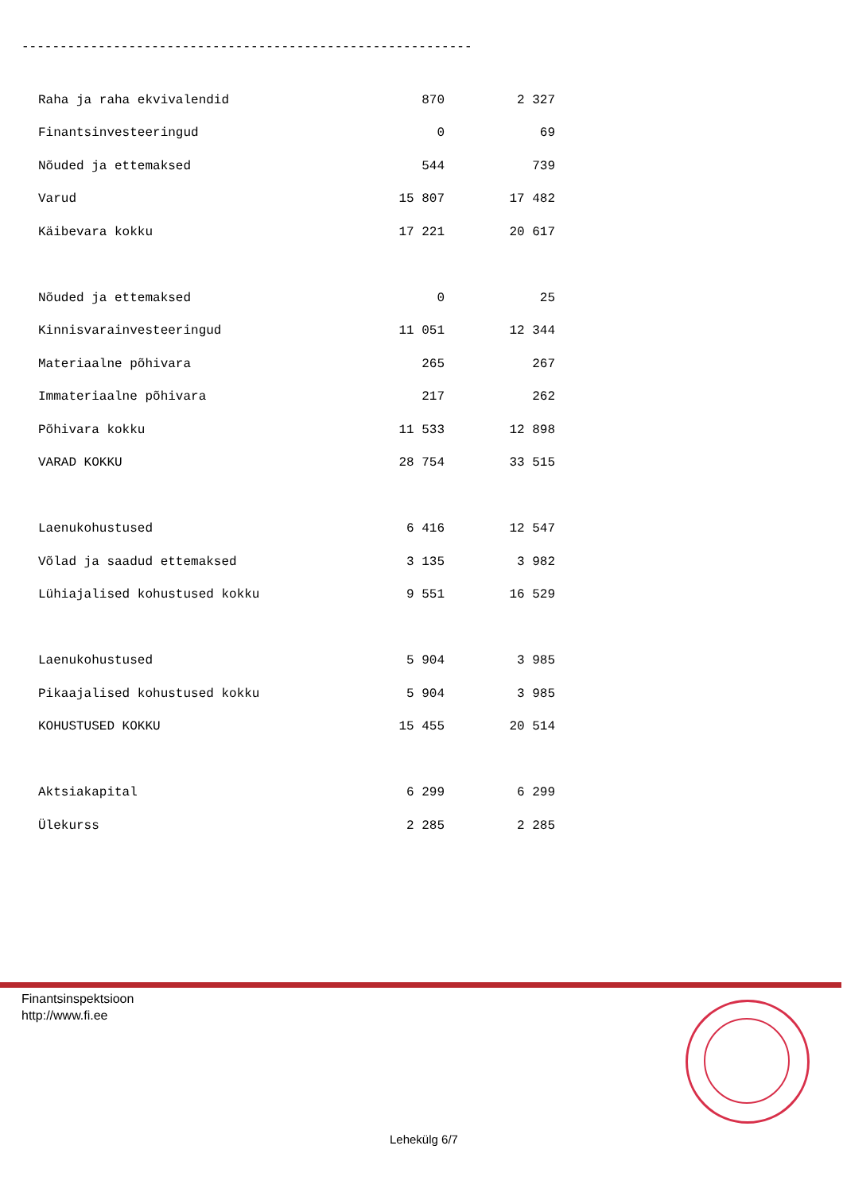-----------------------------------------------------------
| Raha ja raha ekvivalendid | 870 | 2 327 |
| Finantsinvesteeringud | 0 | 69 |
| Nõuded ja ettemaksed | 544 | 739 |
| Varud | 15 807 | 17 482 |
| Käibevara kokku | 17 221 | 20 617 |
| Nõuded ja ettemaksed | 0 | 25 |
| Kinnisvarainvesteeringud | 11 051 | 12 344 |
| Materiaalne põhivara | 265 | 267 |
| Immateriaalne põhivara | 217 | 262 |
| Põhivara kokku | 11 533 | 12 898 |
| VARAD KOKKU | 28 754 | 33 515 |
| Laenukohustused | 6 416 | 12 547 |
| Võlad ja saadud ettemaksed | 3 135 | 3 982 |
| Lühiajalised kohustused kokku | 9 551 | 16 529 |
| Laenukohustused | 5 904 | 3 985 |
| Pikaajalised kohustused kokku | 5 904 | 3 985 |
| KOHUSTUSED KOKKU | 15 455 | 20 514 |
| Aktsiakapital | 6 299 | 6 299 |
| Ülekurss | 2 285 | 2 285 |
Finantsinspektsioon
http://www.fi.ee
Lehekülg 6/7